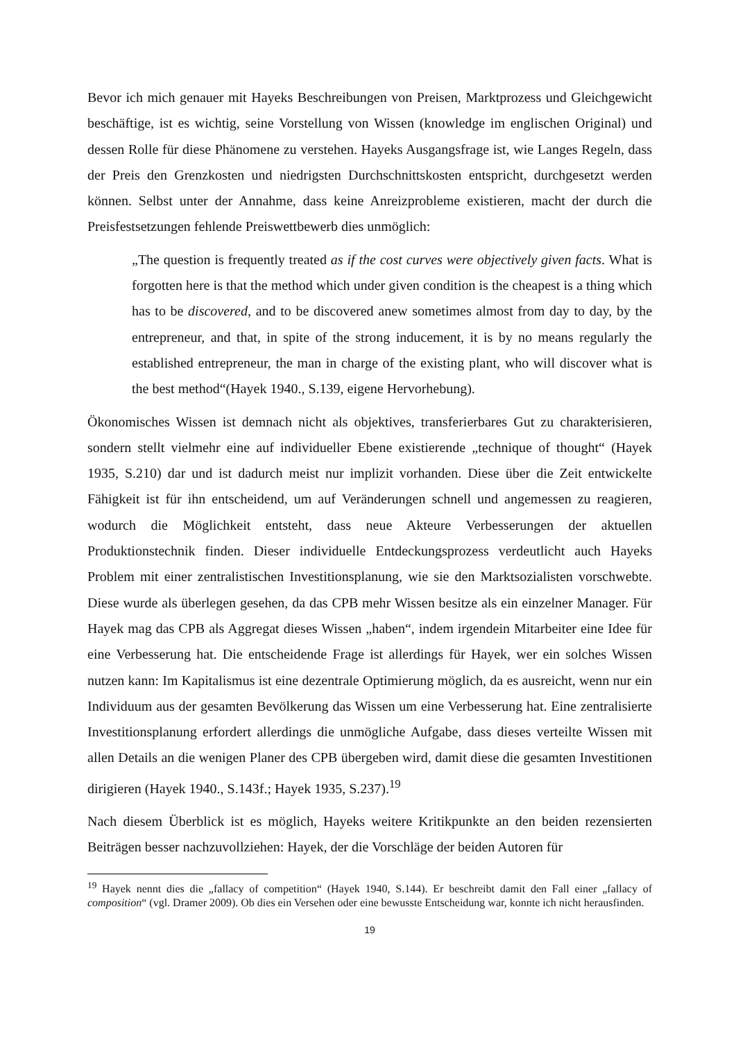Bevor ich mich genauer mit Hayeks Beschreibungen von Preisen, Marktprozess und Gleichgewicht beschäftige, ist es wichtig, seine Vorstellung von Wissen (knowledge im englischen Original) und dessen Rolle für diese Phänomene zu verstehen. Hayeks Ausgangsfrage ist, wie Langes Regeln, dass der Preis den Grenzkosten und niedrigsten Durchschnittskosten entspricht, durchgesetzt werden können. Selbst unter der Annahme, dass keine Anreizprobleme existieren, macht der durch die Preisfestsetzungen fehlende Preiswettbewerb dies unmöglich:
„The question is frequently treated as if the cost curves were objectively given facts. What is forgotten here is that the method which under given condition is the cheapest is a thing which has to be discovered, and to be discovered anew sometimes almost from day to day, by the entrepreneur, and that, in spite of the strong inducement, it is by no means regularly the established entrepreneur, the man in charge of the existing plant, who will discover what is the best method“(Hayek 1940., S.139, eigene Hervorhebung).
Ökonomisches Wissen ist demnach nicht als objektives, transferierbares Gut zu charakterisieren, sondern stellt vielmehr eine auf individueller Ebene existierende „technique of thought“ (Hayek 1935, S.210) dar und ist dadurch meist nur implizit vorhanden. Diese über die Zeit entwickelte Fähigkeit ist für ihn entscheidend, um auf Veränderungen schnell und angemessen zu reagieren, wodurch die Möglichkeit entsteht, dass neue Akteure Verbesserungen der aktuellen Produktionstechnik finden. Dieser individuelle Entdeckungsprozess verdeutlicht auch Hayeks Problem mit einer zentralistischen Investitionsplanung, wie sie den Marktsozialisten vorschwebte. Diese wurde als überlegen gesehen, da das CPB mehr Wissen besitze als ein einzelner Manager. Für Hayek mag das CPB als Aggregat dieses Wissen „haben“, indem irgendein Mitarbeiter eine Idee für eine Verbesserung hat. Die entscheidende Frage ist allerdings für Hayek, wer ein solches Wissen nutzen kann: Im Kapitalismus ist eine dezentrale Optimierung möglich, da es ausreicht, wenn nur ein Individuum aus der gesamten Bevölkerung das Wissen um eine Verbesserung hat. Eine zentralisierte Investitionsplanung erfordert allerdings die unmögliche Aufgabe, dass dieses verteilte Wissen mit allen Details an die wenigen Planer des CPB übergeben wird, damit diese die gesamten Investitionen dirigieren (Hayek 1940., S.143f.; Hayek 1935, S.237).<sup>19</sup>
Nach diesem Überblick ist es möglich, Hayeks weitere Kritikpunkte an den beiden rezensierten Beiträgen besser nachzuvollziehen: Hayek, der die Vorschläge der beiden Autoren für
<sup>19</sup> Hayek nennt dies die „fallacy of competition“ (Hayek 1940, S.144). Er beschreibt damit den Fall einer „fallacy of composition“ (vgl. Dramer 2009). Ob dies ein Versehen oder eine bewusste Entscheidung war, konnte ich nicht herausfinden.
19